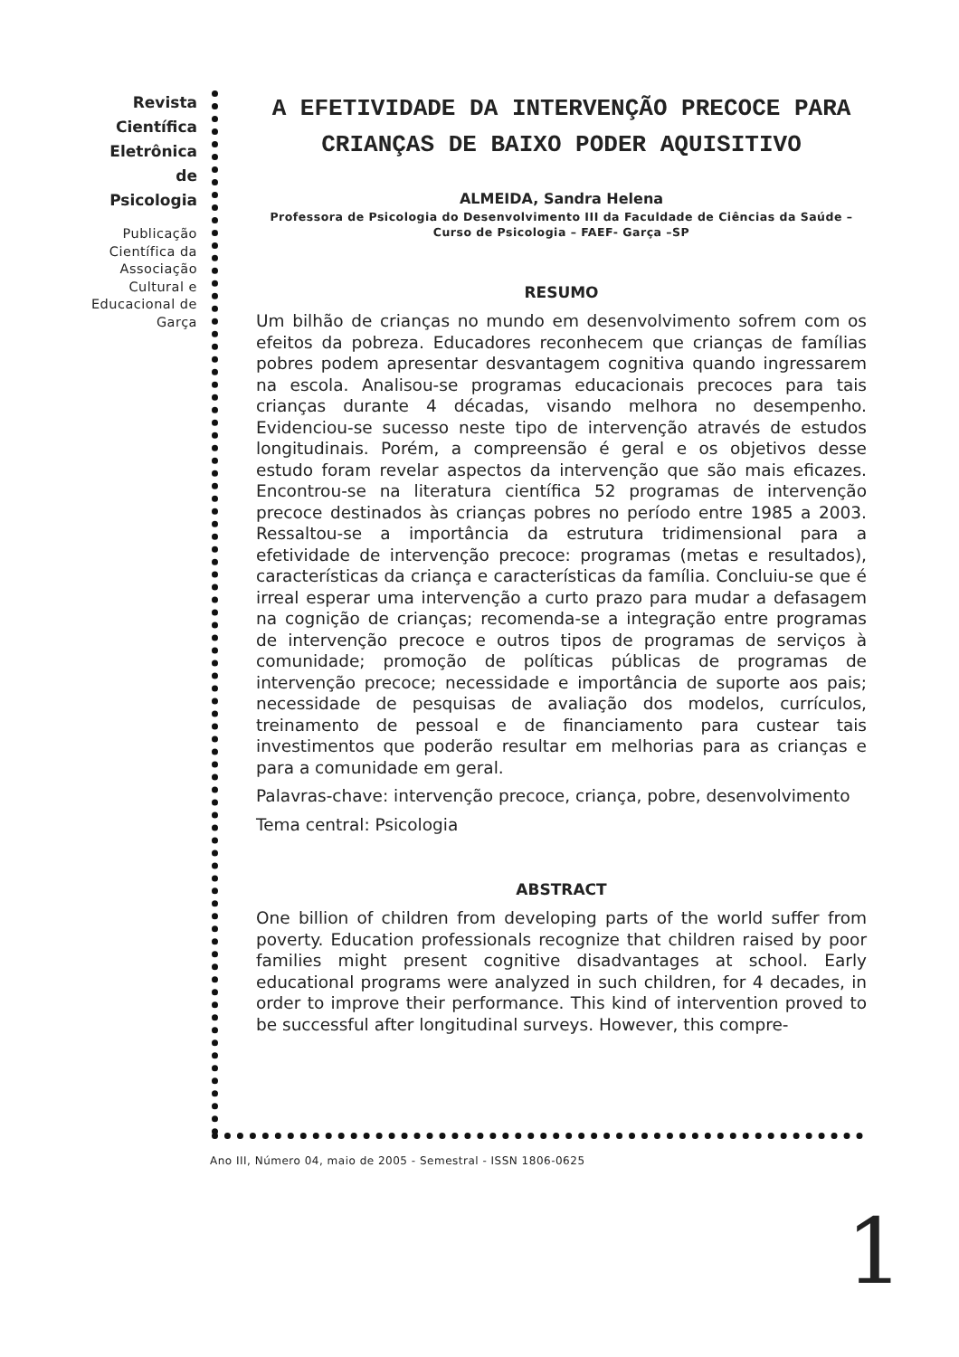Revista
Científica
Eletrônica
de
Psicologia
Publicação Científica da Associação Cultural e Educacional de Garça
A EFETIVIDADE DA INTERVENÇÃO PRECOCE PARA CRIANÇAS DE BAIXO PODER AQUISITIVO
ALMEIDA, Sandra Helena
Professora de Psicologia do Desenvolvimento III da Faculdade de Ciências da Saúde – Curso de Psicologia – FAEF- Garça –SP
RESUMO
Um bilhão de crianças no mundo em desenvolvimento sofrem com os efeitos da pobreza. Educadores reconhecem que crianças de famílias pobres podem apresentar desvantagem cognitiva quando ingressarem na escola. Analisou-se programas educacionais precoces para tais crianças durante 4 décadas, visando melhora no desempenho. Evidenciou-se sucesso neste tipo de intervenção através de estudos longitudinais. Porém, a compreensão é geral e os objetivos desse estudo foram revelar aspectos da intervenção que são mais eficazes. Encontrou-se na literatura científica 52 programas de intervenção precoce destinados às crianças pobres no período entre 1985 a 2003. Ressaltou-se a importância da estrutura tridimensional para a efetividade de intervenção precoce: programas (metas e resultados), características da criança e características da família. Concluiu-se que é irreal esperar uma intervenção a curto prazo para mudar a defasagem na cognição de crianças; recomenda-se a integração entre programas de intervenção precoce e outros tipos de programas de serviços à comunidade; promoção de políticas públicas de programas de intervenção precoce; necessidade e importância de suporte aos pais; necessidade de pesquisas de avaliação dos modelos, currículos, treinamento de pessoal e de financiamento para custear tais investimentos que poderão resultar em melhorias para as crianças e para a comunidade em geral.
Palavras-chave: intervenção precoce, criança, pobre, desenvolvimento
Tema central: Psicologia
ABSTRACT
One billion of children from developing parts of the world suffer from poverty. Education professionals recognize that children raised by poor families might present cognitive disadvantages at school. Early educational programs were analyzed in such children, for 4 decades, in order to improve their performance. This kind of intervention proved to be successful after longitudinal surveys. However, this compre-
Ano III, Número 04, maio de 2005 - Semestral - ISSN 1806-0625
1